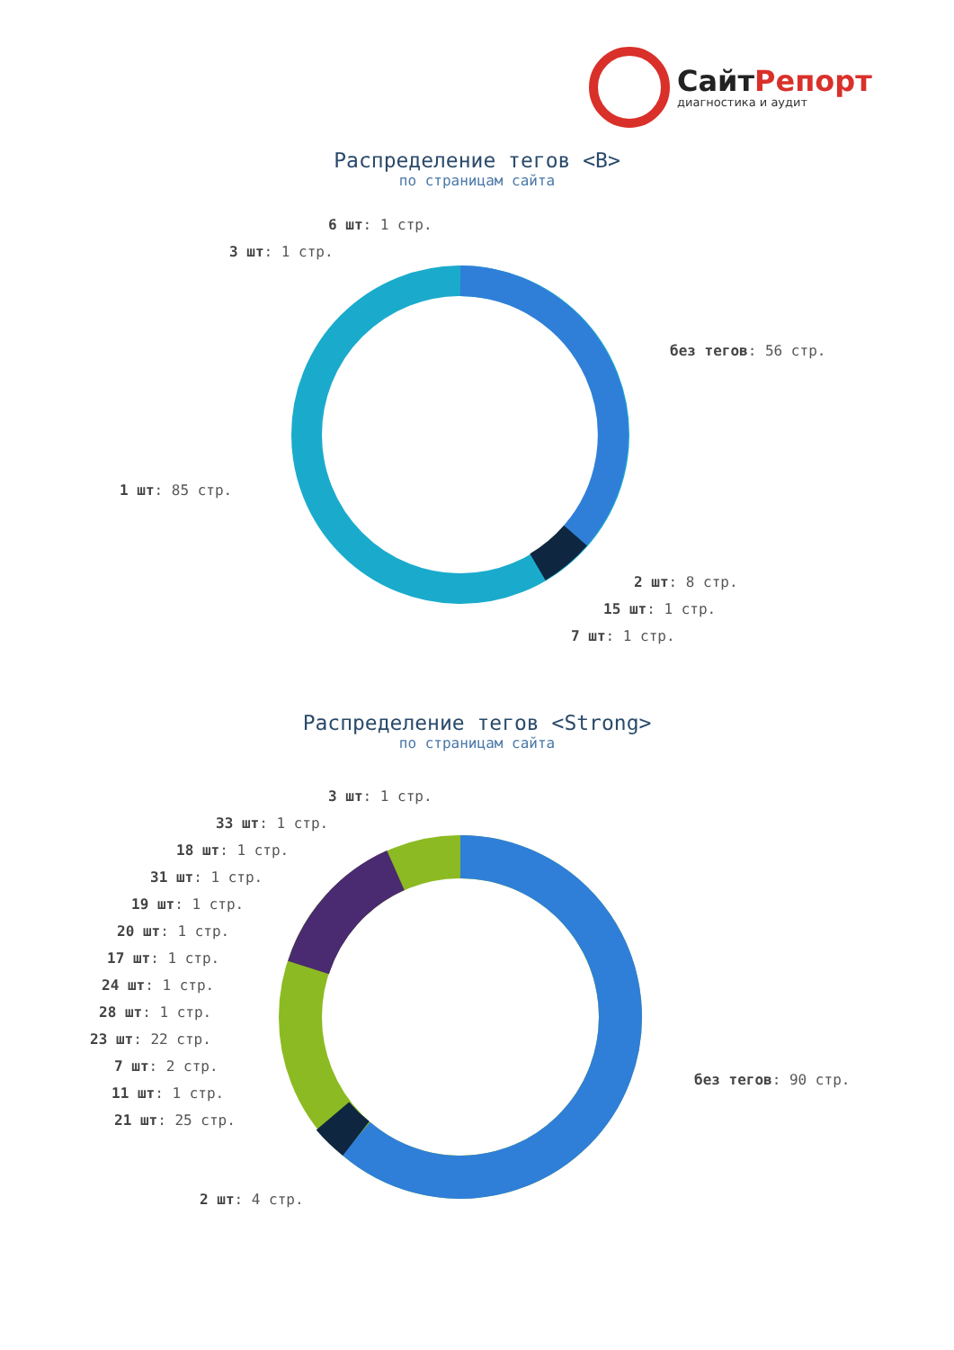СайтРепорт
диагностика и аудит
Распределение тегов <B>
по страницам сайта
6 шт: 1 стр.
3 шт: 1 стр.
без тегов: 56 стр.
1 шт: 85 стр.
2 шт: 8 стр.
15 шт: 1 стр.
7 шт: 1 стр.
Распределение тегов <Strong>
по страницам сайта
3 шт: 1 стр.
33 шт: 1 стр.
18 шт: 1 стр.
31 шт: 1 стр.
19 шт: 1 стр.
20 шт: 1 стр.
17 шт: 1 стр.
24 шт: 1 стр.
28 шт: 1 стр.
23 шт: 22 стр.
7 шт: 2 стр.
11 шт: 1 стр.
21 шт: 25 стр.
без тегов: 90 стр.
2 шт: 4 стр.